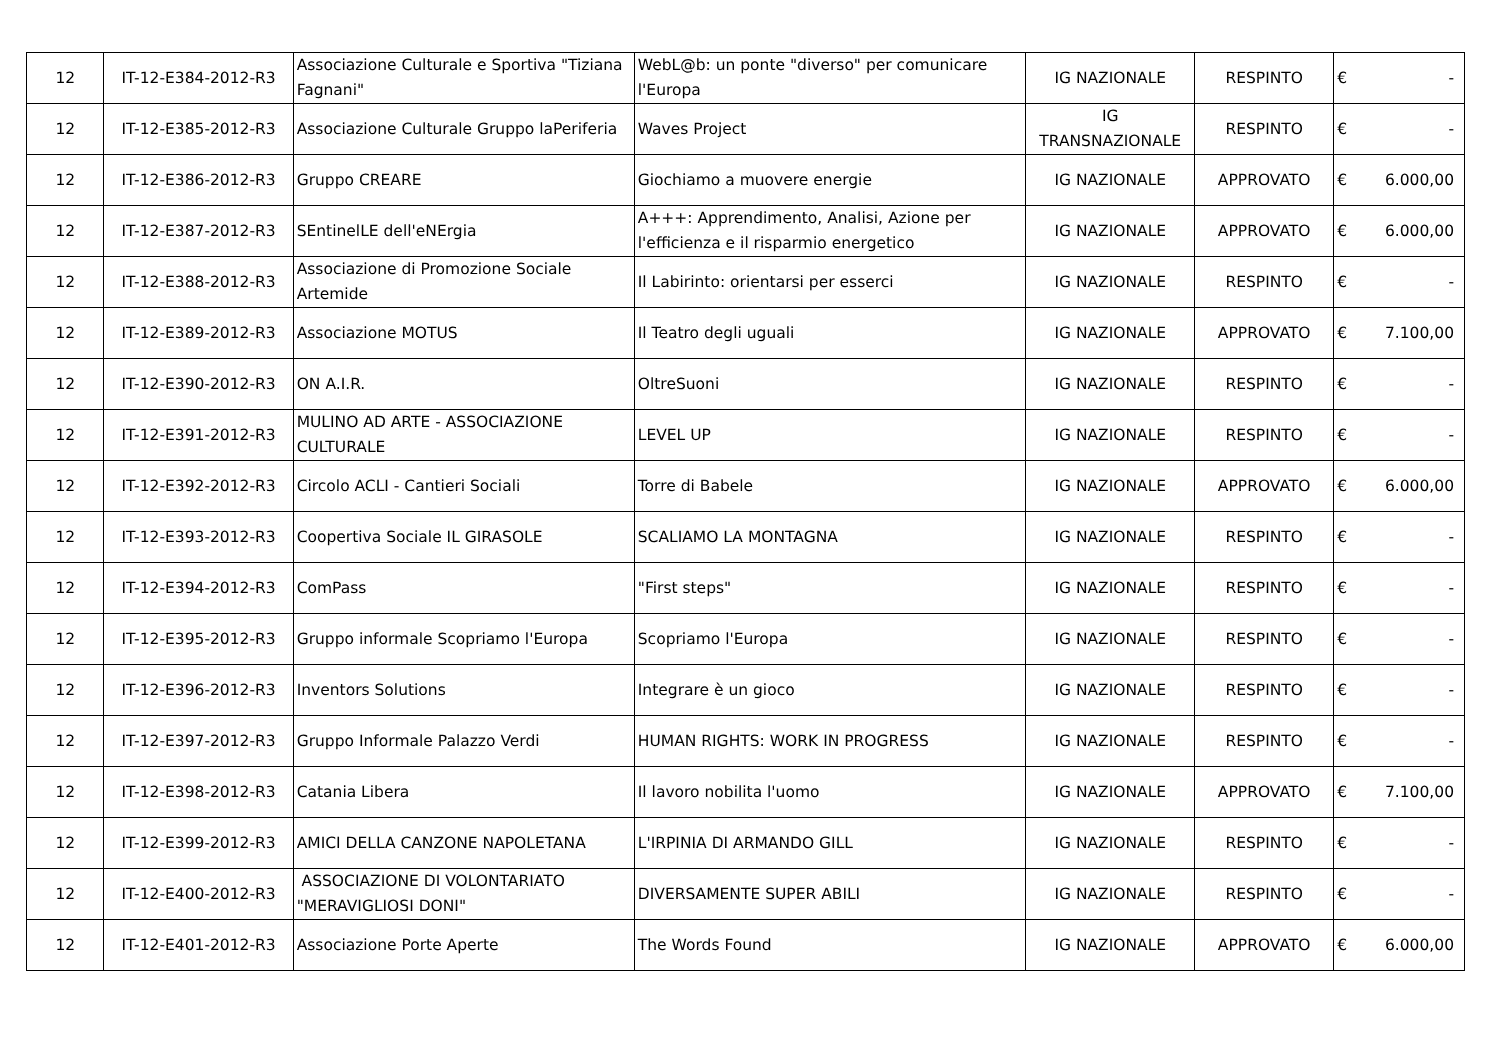| 12 | IT-12-E384-2012-R3 | Associazione Culturale e Sportiva "Tiziana Fagnani" | WebL@b: un ponte "diverso" per comunicare l'Europa | IG NAZIONALE | RESPINTO | € | - |
| 12 | IT-12-E385-2012-R3 | Associazione Culturale Gruppo laPeriferia | Waves Project | IG TRANSNAZIONALE | RESPINTO | € | - |
| 12 | IT-12-E386-2012-R3 | Gruppo CREARE | Giochiamo a muovere energie | IG NAZIONALE | APPROVATO | € | 6.000,00 |
| 12 | IT-12-E387-2012-R3 | SEntinelLE dell'eNErgia | A+++: Apprendimento, Analisi, Azione per l'efficienza e il risparmio energetico | IG NAZIONALE | APPROVATO | € | 6.000,00 |
| 12 | IT-12-E388-2012-R3 | Associazione di Promozione Sociale Artemide | Il Labirinto: orientarsi per esserci | IG NAZIONALE | RESPINTO | € | - |
| 12 | IT-12-E389-2012-R3 | Associazione MOTUS | Il Teatro degli uguali | IG NAZIONALE | APPROVATO | € | 7.100,00 |
| 12 | IT-12-E390-2012-R3 | ON A.I.R. | OltreSuoni | IG NAZIONALE | RESPINTO | € | - |
| 12 | IT-12-E391-2012-R3 | MULINO AD ARTE - ASSOCIAZIONE CULTURALE | LEVEL UP | IG NAZIONALE | RESPINTO | € | - |
| 12 | IT-12-E392-2012-R3 | Circolo ACLI - Cantieri Sociali | Torre di Babele | IG NAZIONALE | APPROVATO | € | 6.000,00 |
| 12 | IT-12-E393-2012-R3 | Coopertiva Sociale IL GIRASOLE | SCALIAMO LA MONTAGNA | IG NAZIONALE | RESPINTO | € | - |
| 12 | IT-12-E394-2012-R3 | ComPass | "First steps" | IG NAZIONALE | RESPINTO | € | - |
| 12 | IT-12-E395-2012-R3 | Gruppo informale Scopriamo l'Europa | Scopriamo l'Europa | IG NAZIONALE | RESPINTO | € | - |
| 12 | IT-12-E396-2012-R3 | Inventors Solutions | Integrare è un gioco | IG NAZIONALE | RESPINTO | € | - |
| 12 | IT-12-E397-2012-R3 | Gruppo Informale Palazzo Verdi | HUMAN RIGHTS: WORK IN PROGRESS | IG NAZIONALE | RESPINTO | € | - |
| 12 | IT-12-E398-2012-R3 | Catania Libera | Il lavoro nobilita l'uomo | IG NAZIONALE | APPROVATO | € | 7.100,00 |
| 12 | IT-12-E399-2012-R3 | AMICI DELLA CANZONE NAPOLETANA | L'IRPINIA DI ARMANDO GILL | IG NAZIONALE | RESPINTO | € | - |
| 12 | IT-12-E400-2012-R3 | ASSOCIAZIONE DI VOLONTARIATO "MERAVIGLIOSI DONI" | DIVERSAMENTE SUPER ABILI | IG NAZIONALE | RESPINTO | € | - |
| 12 | IT-12-E401-2012-R3 | Associazione Porte Aperte | The Words Found | IG NAZIONALE | APPROVATO | € | 6.000,00 |